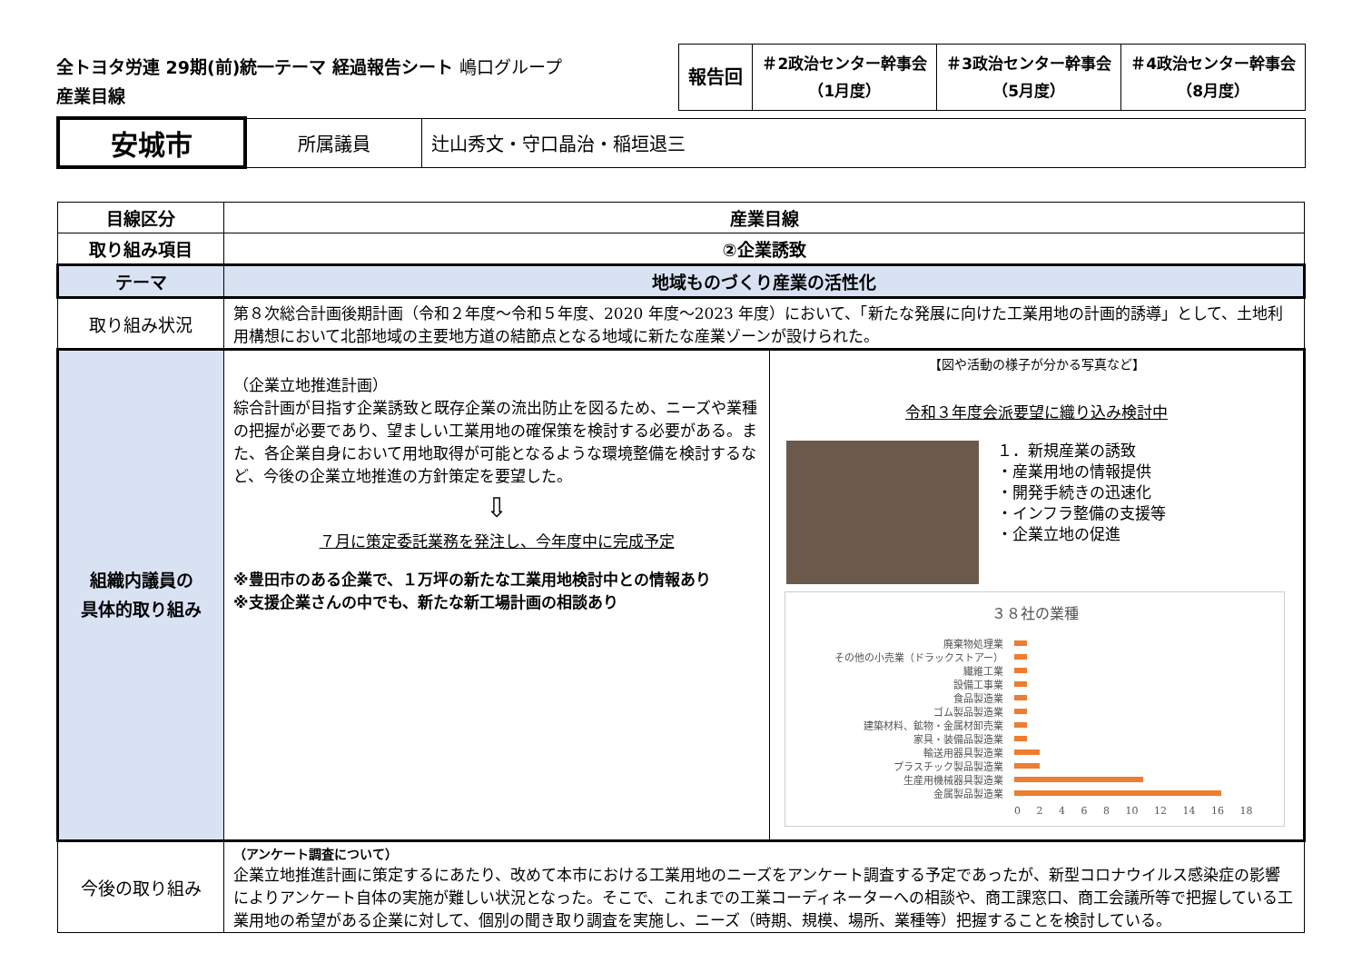全トヨタ労連 29期(前)統一テーマ 経過報告シート 嶋口グループ
産業目線
| 報告回 | ＃2政治センター幹事会 （1月度） | ＃3政治センター幹事会 （5月度） | ＃4政治センター幹事会 （8月度） |
| 安城市 | 所属議員 | 辻山秀文・守口晶治・稲垣退三 |
| 目線区分 | 産業目線 | |
| --- | --- | --- |
| 取り組み項目 | ②企業誘致 | |
| テーマ | 地域ものづくり産業の活性化 | |
| 取り組み状況 | 第８次総合計画後期計画（令和２年度〜令和５年度、2020 年度〜2023 年度）において、「新たな発展に向けた工業用地の計画的誘導」として、土地利用構想において北部地域の主要地方道の結節点となる地域に新たな産業ゾーンが設けられた。 | |
| 組織内議員の 具体的取り組み | （企業立地推進計画） 綜合計画が目指す企業誘致と既存企業の流出防止を図るため、ニーズや業種の把握が必要であり、望ましい工業用地の確保策を検討する必要がある。また、各企業自身において用地取得が可能となるような環境整備を検討するなど、今後の企業立地推進の方針策定を要望した。 ⇩ ７月に策定委託業務を発注し、今年度中に完成予定 ※豊田市のある企業で、１万坪の新たな工業用地検討中との情報あり ※支援企業さんの中でも、新たな新工場計画の相談あり | 【図や活動の様子が分かる写真など】 令和３年度会派要望に織り込み検討中 １．新規産業の誘致 ・産業用地の情報提供 ・開発手続きの迅速化 ・インフラ整備の支援等 ・企業立地の促進 ３８社の業種 廃棄物処理業 その他の小売業（ドラックストアー） 繊維工業 設備工事業 食品製造業 ゴム製品製造業 建築材料、鉱物・金属材卸売業 家具・装備品製造業 輸送用器具製造業 プラスチック製品製造業 生産用機械器具製造業 金属製品製造業 0 2 4 6 8 10 12 14 16 18 |
| 今後の取り組み | （アンケート調査について） 企業立地推進計画に策定するにあたり、改めて本市における工業用地のニーズをアンケート調査する予定であったが、新型コロナウイルス感染症の影響によりアンケート自体の実施が難しい状況となった。そこで、これまでの工業コーディネーターへの相談や、商工課窓口、商工会議所等で把握している工業用地の希望がある企業に対して、個別の聞き取り調査を実施し、ニーズ（時期、規模、場所、業種等）把握することを検討している。 | |